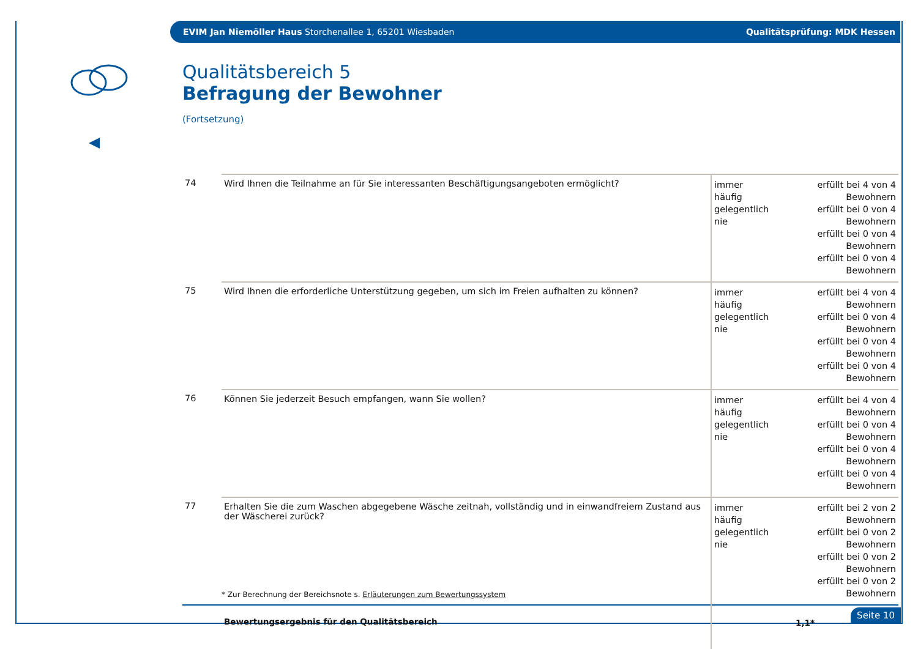EVIM Jan Niemöller Haus Storchenallee 1, 65201 Wiesbaden Qualitätsprüfung: MDK Hessen
Qualitätsbereich 5
Befragung der Bewohner
(Fortsetzung)
| 74 | Wird Ihnen die Teilnahme an für Sie interessanten Beschäftigungsangeboten ermöglicht? | immer häufig gelegentlich nie | erfüllt bei 4 von 4 Bewohnern erfüllt bei 0 von 4 Bewohnern erfüllt bei 0 von 4 Bewohnern erfüllt bei 0 von 4 Bewohnern |
| 75 | Wird Ihnen die erforderliche Unterstützung gegeben, um sich im Freien aufhalten zu können? | immer häufig gelegentlich nie | erfüllt bei 4 von 4 Bewohnern erfüllt bei 0 von 4 Bewohnern erfüllt bei 0 von 4 Bewohnern erfüllt bei 0 von 4 Bewohnern |
| 76 | Können Sie jederzeit Besuch empfangen, wann Sie wollen? | immer häufig gelegentlich nie | erfüllt bei 4 von 4 Bewohnern erfüllt bei 0 von 4 Bewohnern erfüllt bei 0 von 4 Bewohnern erfüllt bei 0 von 4 Bewohnern |
| 77 | Erhalten Sie die zum Waschen abgegebene Wäsche zeitnah, vollständig und in einwandfreiem Zustand aus der Wäscherei zurück? | immer häufig gelegentlich nie | erfüllt bei 2 von 2 Bewohnern erfüllt bei 0 von 2 Bewohnern erfüllt bei 0 von 2 Bewohnern erfüllt bei 0 von 2 Bewohnern |
| | Bewertungsergebnis für den Qualitätsbereich | 1,1* | |
* Zur Berechnung der Bereichsnote s. Erläuterungen zum Bewertungssystem
Seite 10